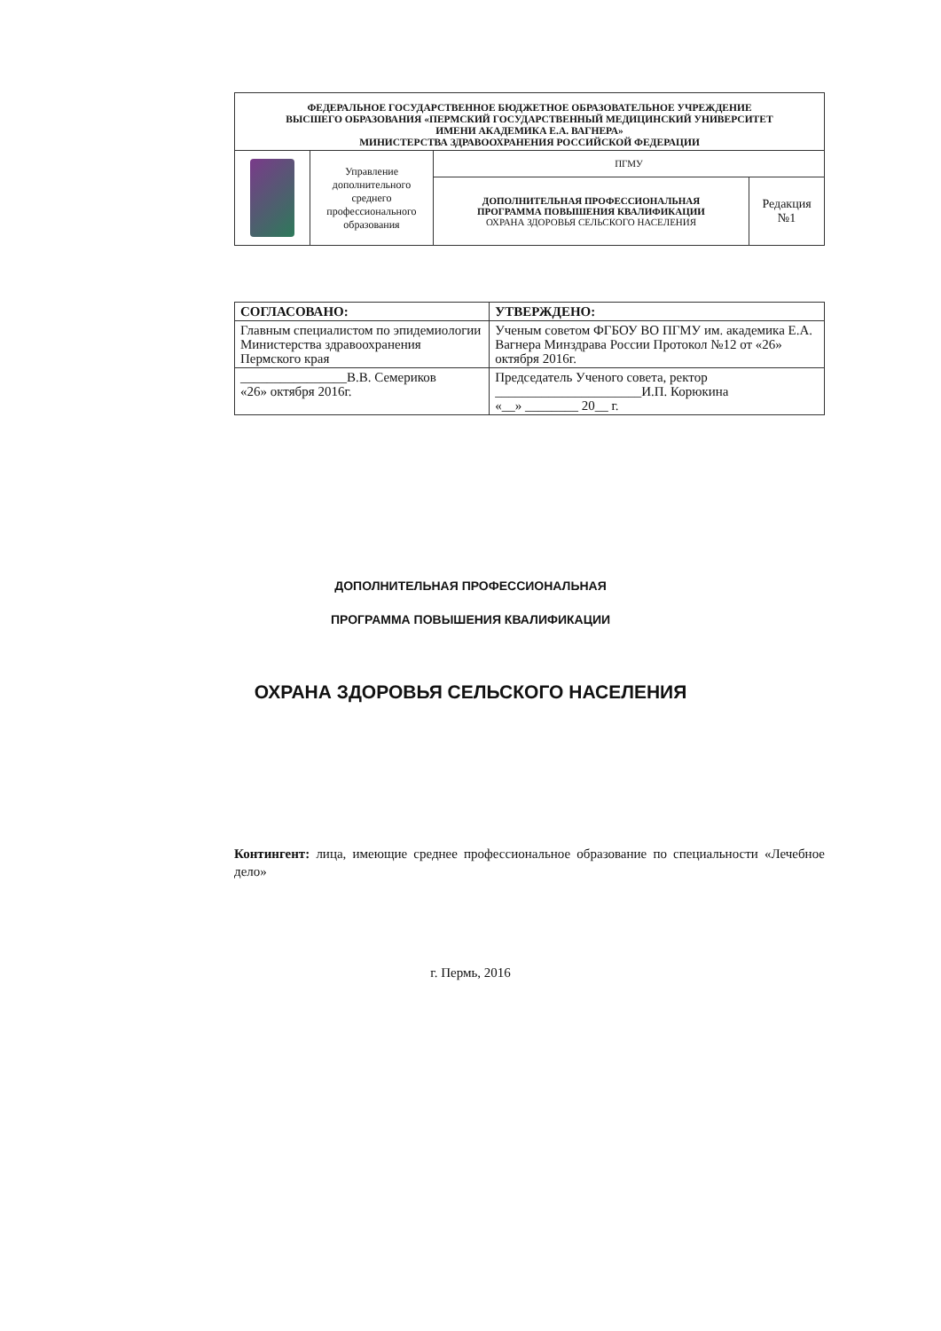| ФЕДЕРАЛЬНОЕ ГОСУДАРСТВЕННОЕ БЮДЖЕТНОЕ ОБРАЗОВАТЕЛЬНОЕ УЧРЕЖДЕНИЕ ВЫСШЕГО ОБРАЗОВАНИЯ «ПЕРМСКИЙ ГОСУДАРСТВЕННЫЙ МЕДИЦИНСКИЙ УНИВЕРСИТЕТ ИМЕНИ АКАДЕМИКА Е.А. ВАГНЕРА» МИНИСТЕРСТВА ЗДРАВООХРАНЕНИЯ РОССИЙСКОЙ ФЕДЕРАЦИИ | | | |
| | Управление дополнительного среднего профессионального образования | ПГМУ | |
| | | ДОПОЛНИТЕЛЬНАЯ ПРОФЕССИОНАЛЬНАЯ ПРОГРАММА ПОВЫШЕНИЯ КВАЛИФИКАЦИИ ОХРАНА ЗДОРОВЬЯ СЕЛЬСКОГО НАСЕЛЕНИЯ | Редакция №1 |
| СОГЛАСОВАНО: | УТВЕРЖДЕНО: |
| Главным специалистом по эпидемиологии Министерства здравоохранения Пермского края | Ученым советом ФГБОУ ВО ПГМУ им. академика Е.А. Вагнера Минздрава России Протокол №12 от «26» октября 2016г. |
| ________________В.В. Семериков «26» октября 2016г. | Председатель Ученого совета, ректор ______________________И.П. Корюкина «__» ________ 20__ г. |
ДОПОЛНИТЕЛЬНАЯ ПРОФЕССИОНАЛЬНАЯ
ПРОГРАММА ПОВЫШЕНИЯ КВАЛИФИКАЦИИ
ОХРАНА ЗДОРОВЬЯ СЕЛЬСКОГО НАСЕЛЕНИЯ
Контингент: лица, имеющие среднее профессиональное образование по специальности «Лечебное дело»
г. Пермь, 2016